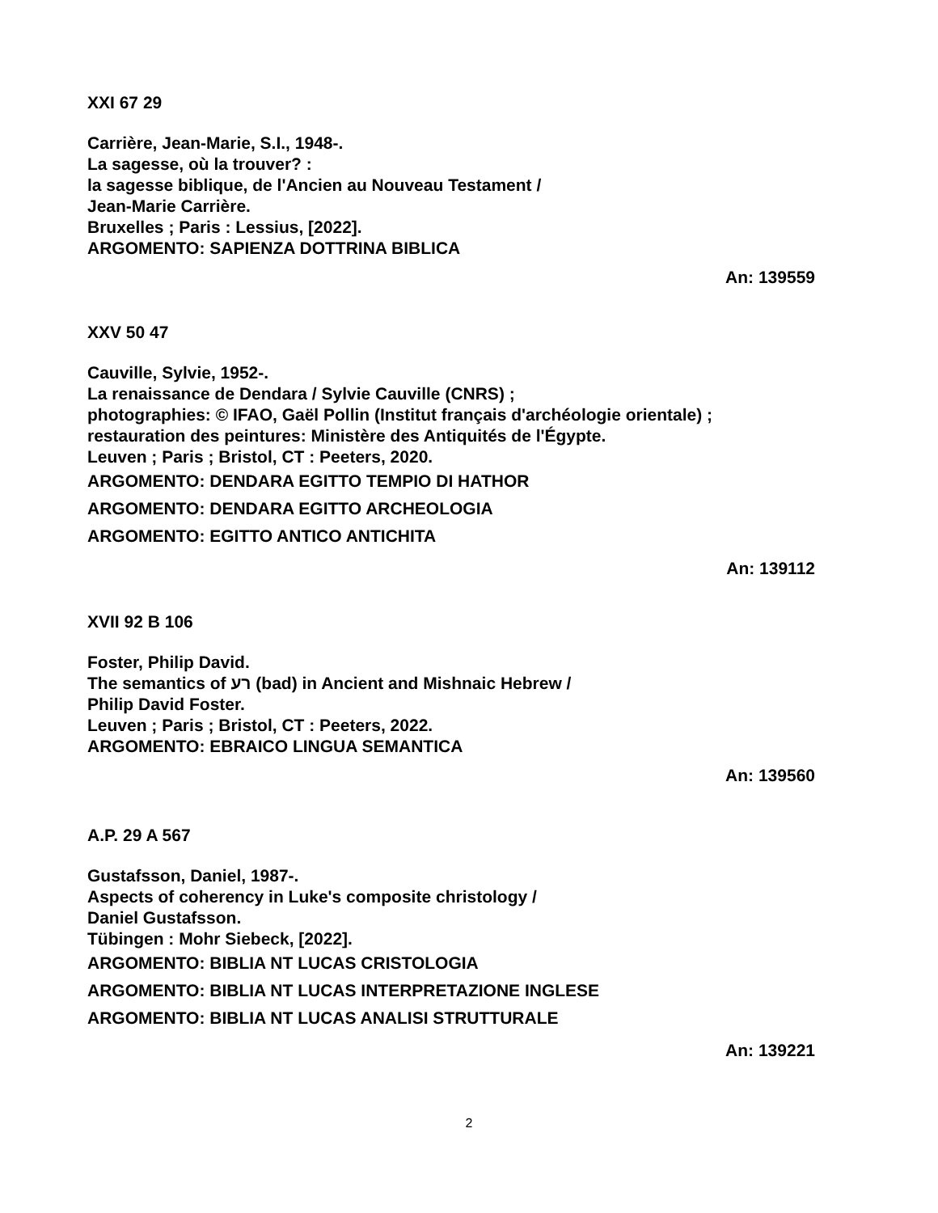XXI 67 29
Carrière, Jean-Marie, S.I., 1948-.
La sagesse, où la trouver? :
la sagesse biblique, de l'Ancien au Nouveau Testament /
Jean-Marie Carrière.
Bruxelles ; Paris : Lessius, [2022].
ARGOMENTO: SAPIENZA DOTTRINA BIBLICA
An: 139559
XXV 50 47
Cauville, Sylvie, 1952-.
La renaissance de Dendara / Sylvie Cauville (CNRS) ;
photographies: © IFAO, Gaël Pollin (Institut français d'archéologie orientale) ;
restauration des peintures: Ministère des Antiquités de l'Égypte.
Leuven ; Paris ; Bristol, CT : Peeters, 2020.
ARGOMENTO: DENDARA EGITTO TEMPIO DI HATHOR
ARGOMENTO: DENDARA EGITTO ARCHEOLOGIA
ARGOMENTO: EGITTO ANTICO ANTICHITA
An: 139112
XVII 92 B 106
Foster, Philip David.
The semantics of רע (bad) in Ancient and Mishnaic Hebrew /
Philip David Foster.
Leuven ; Paris ; Bristol, CT : Peeters, 2022.
ARGOMENTO: EBRAICO LINGUA SEMANTICA
An: 139560
A.P. 29 A 567
Gustafsson, Daniel, 1987-.
Aspects of coherency in Luke's composite christology /
Daniel Gustafsson.
Tübingen : Mohr Siebeck, [2022].
ARGOMENTO: BIBLIA NT LUCAS CRISTOLOGIA
ARGOMENTO: BIBLIA NT LUCAS INTERPRETAZIONE INGLESE
ARGOMENTO: BIBLIA NT LUCAS ANALISI STRUTTURALE
An: 139221
2